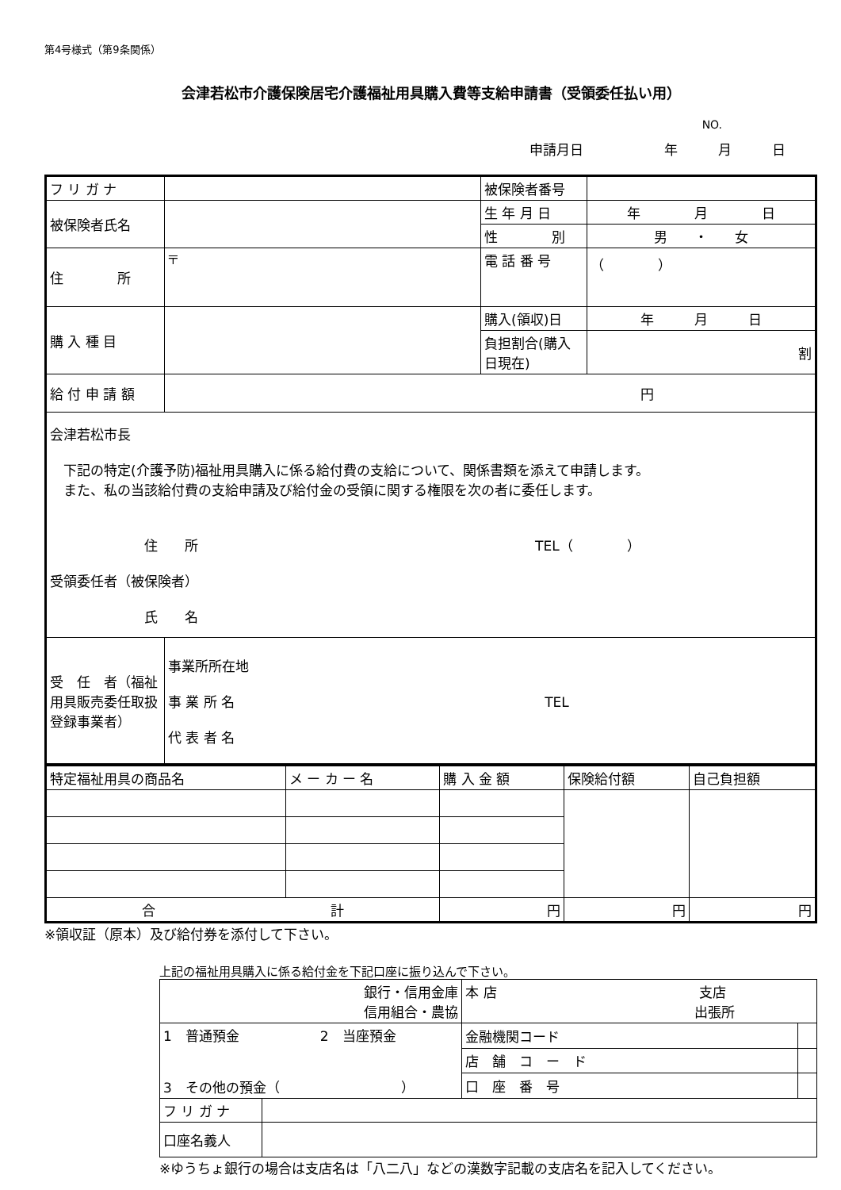第4号様式（第9条関係）
会津若松市介護保険居宅介護福祉用具購入費等支給申請書（受領委任払い用）
NO.
申請月日　　　　　　年　　　月　　　日
| フ リ ガ ナ | | 被保険者番号 | |
| 被保険者氏名 | | 生 年 月 日 | 年 月 日 |
| | | 性 別 | 男 ・ 女 |
| 住 所 | 〒 | 電 話 番 号 | （ ） |
| 購 入 種 目 | | 購入(領収)日 | 年 月 日 |
| | | 負担割合(購入日現在) | 割 |
| 給 付 申 請 額 | 円 | | |
| 会津若松市長 下記の特定(介護予防)福祉用具購入に係る給付費の支給について、関係書類を添えて申請します。 また、私の当該給付費の支給申請及び給付金の受領に関する権限を次の者に委任します。 住 所 TEL（ ） 受領委任者（被保険者） 氏 名 | | | |
| 受 任 者（福祉用具販売委任取扱登録事業者） | 事業所所在地 事 業 所 名 TEL 代 表 者 名 | | |
| 特定福祉用具の商品名 | メ ー カ ー 名 | 購 入 金 額 | 保険給付額 | 自己負担額 |
| --- | --- | --- | --- | --- |
| 合 計 | | 円 | 円 | 円 |
※領収証（原本）及び給付券を添付して下さい。
上記の福祉用具購入に係る給付金を下記口座に振り込んで下さい。
| 銀行・信用金庫 信用組合・農協 | | 本 店 支店 出張所 | |
| 1 普通預金 2 当座預金 3 その他の預金（ ） | | 金融機関コード | |
| | | 店 舗 コ ー ド | |
| | | 口 座 番 号 | |
| フ リ ガ ナ | | | |
| 口座名義人 | | | |
※ゆうちょ銀行の場合は支店名は「八二八」などの漢数字記載の支店名を記入してください。